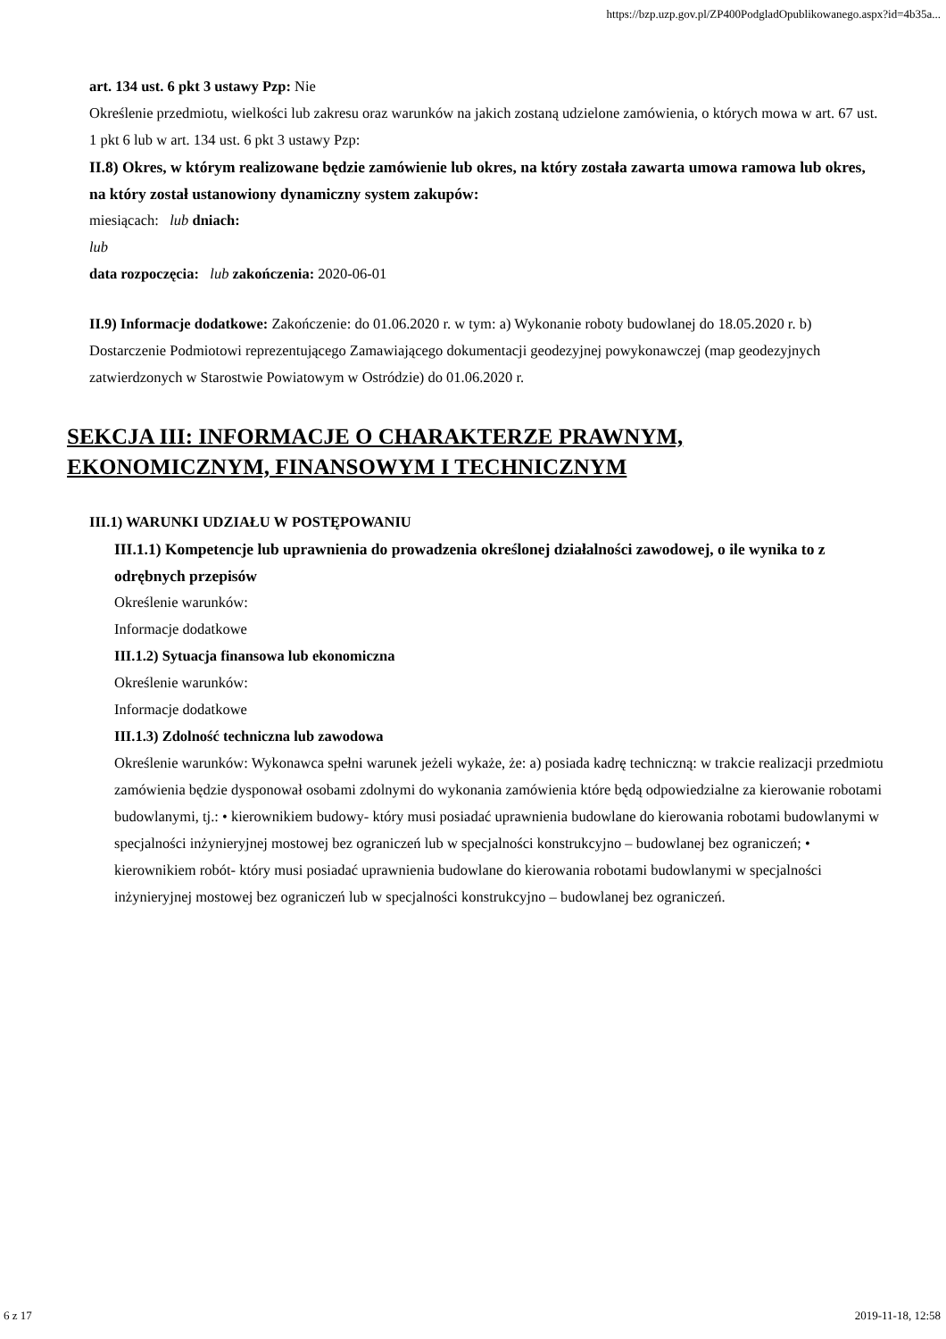https://bzp.uzp.gov.pl/ZP400PodgladOpublikowanego.aspx?id=4b35a...
art. 134 ust. 6 pkt 3 ustawy Pzp: Nie
Określenie przedmiotu, wielkości lub zakresu oraz warunków na jakich zostaną udzielone zamówienia, o których mowa w art. 67 ust. 1 pkt 6 lub w art. 134 ust. 6 pkt 3 ustawy Pzp:
II.8) Okres, w którym realizowane będzie zamówienie lub okres, na który została zawarta umowa ramowa lub okres, na który został ustanowiony dynamiczny system zakupów:
miesiącach: lub dniach:
lub
data rozpoczęcia: lub zakończenia: 2020-06-01
II.9) Informacje dodatkowe: Zakończenie: do 01.06.2020 r. w tym: a) Wykonanie roboty budowlanej do 18.05.2020 r. b) Dostarczenie Podmiotowi reprezentującego Zamawiającego dokumentacji geodezyjnej powykonawczej (map geodezyjnych zatwierdzonych w Starostwie Powiatowym w Ostródzie) do 01.06.2020 r.
SEKCJA III: INFORMACJE O CHARAKTERZE PRAWNYM, EKONOMICZNYM, FINANSOWYM I TECHNICZNYM
III.1) WARUNKI UDZIAŁU W POSTĘPOWANIU
III.1.1) Kompetencje lub uprawnienia do prowadzenia określonej działalności zawodowej, o ile wynika to z odrębnych przepisów
Określenie warunków:
Informacje dodatkowe
III.1.2) Sytuacja finansowa lub ekonomiczna
Określenie warunków:
Informacje dodatkowe
III.1.3) Zdolność techniczna lub zawodowa
Określenie warunków: Wykonawca spełni warunek jeżeli wykaże, że: a) posiada kadrę techniczną: w trakcie realizacji przedmiotu zamówienia będzie dysponował osobami zdolnymi do wykonania zamówienia które będą odpowiedzialne za kierowanie robotami budowlanymi, tj.: • kierownikiem budowy- który musi posiadać uprawnienia budowlane do kierowania robotami budowlanymi w specjalności inżynieryjnej mostowej bez ograniczeń lub w specjalności konstrukcyjno – budowlanej bez ograniczeń; • kierownikiem robót- który musi posiadać uprawnienia budowlane do kierowania robotami budowlanymi w specjalności inżynieryjnej mostowej bez ograniczeń lub w specjalności konstrukcyjno – budowlanej bez ograniczeń.
6 z 17 2019-11-18, 12:58